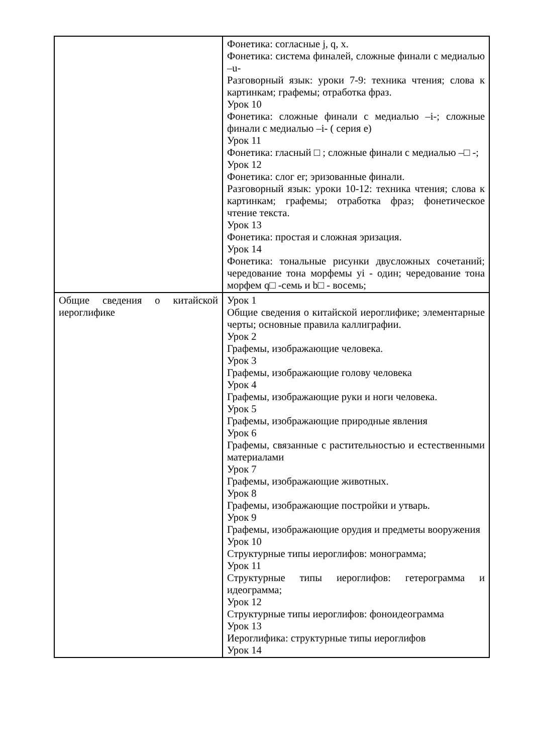| | Фонетика: согласные j, q, x. Фонетика: система финалей, сложные финали с медиалью –u- Разговорный язык: уроки 7-9: техника чтения; слова к картинкам; графемы; отработка фраз. Урок 10 Фонетика: сложные финали с медиалью –i-; сложные финали с медиалью –i- ( серия e) Урок 11 Фонетика: гласный □ ; сложные финали с медиалью –□ -; Урок 12 Фонетика: слог er; эризованные финали. Разговорный язык: уроки 10-12: техника чтения; слова к картинкам; графемы; отработка фраз; фонетическое чтение текста. Урок 13 Фонетика: простая и сложная эризация. Урок 14 Фонетика: тональные рисунки двусложных сочетаний; чередование тона морфемы yi - один; чередование тона морфем q□ -семь и b□ - восемь; |
| Общие сведения о китайской иероглифике | Урок 1 Общие сведения о китайской иероглифике; элементарные черты; основные правила каллиграфии. Урок 2 Графемы, изображающие человека. Урок 3 Графемы, изображающие голову человека Урок 4 Графемы, изображающие руки и ноги человека. Урок 5 Графемы, изображающие природные явления Урок 6 Графемы, связанные с растительностью и естественными материалами Урок 7 Графемы, изображающие животных. Урок 8 Графемы, изображающие постройки и утварь. Урок 9 Графемы, изображающие орудия и предметы вооружения Урок 10 Структурные типы иероглифов: монограмма; Урок 11 Структурные типы иероглифов: гетерограмма и идеограмма; Урок 12 Структурные типы иероглифов: фоноидеограмма Урок 13 Иероглифика: структурные типы иероглифов Урок 14 |